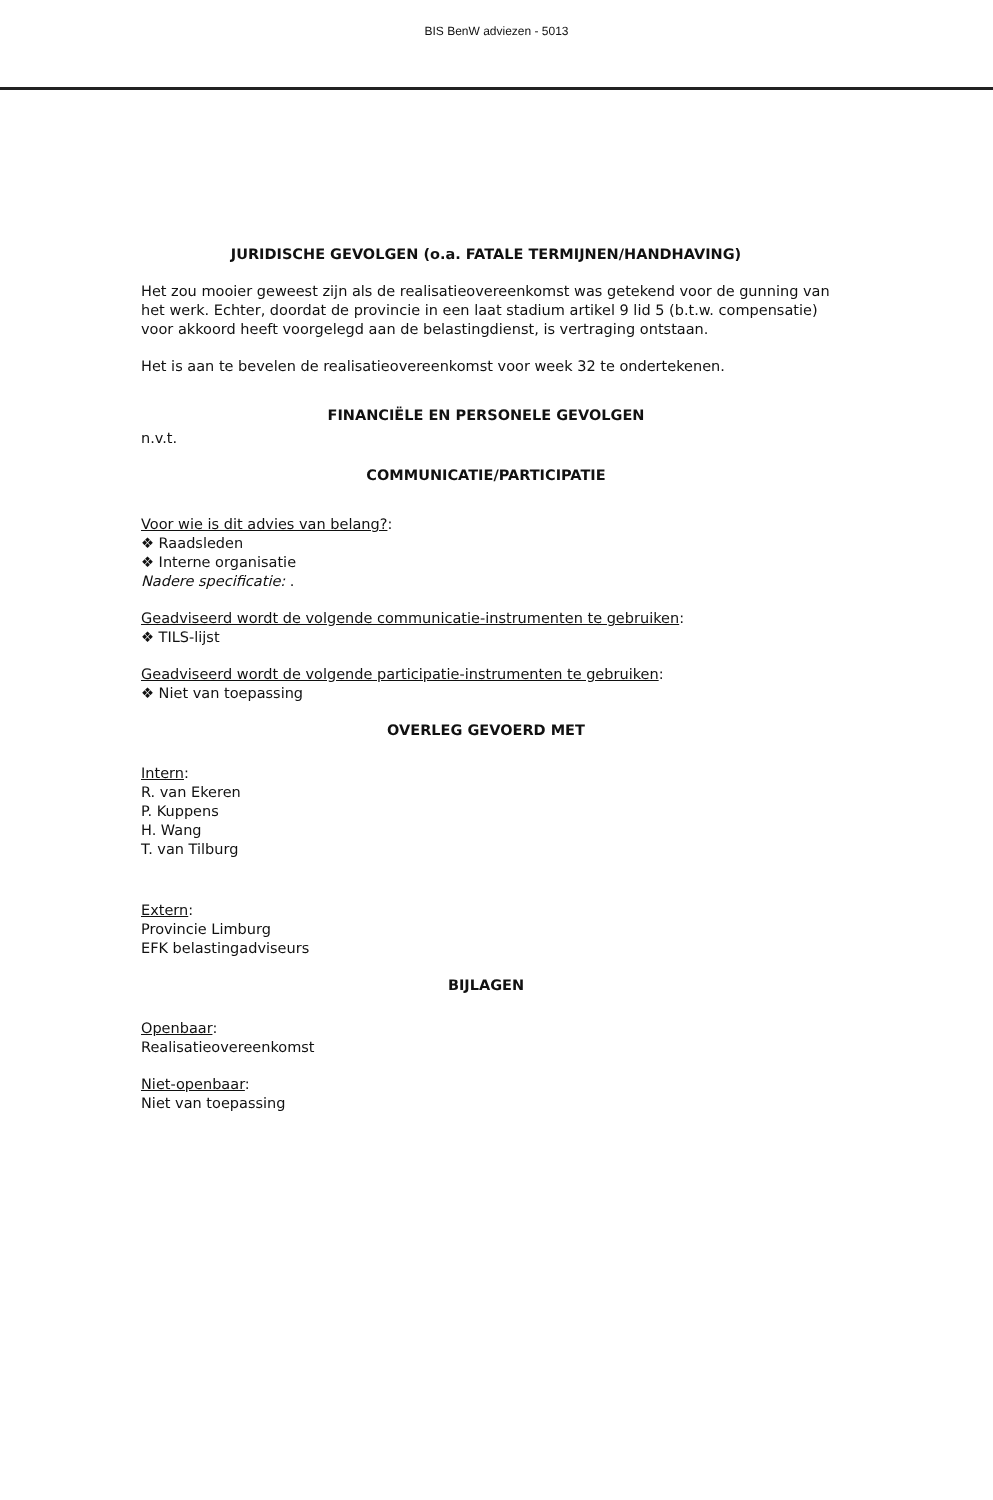BIS BenW adviezen - 5013
JURIDISCHE GEVOLGEN (o.a. FATALE TERMIJNEN/HANDHAVING)
Het zou mooier geweest zijn als de realisatieovereenkomst was getekend voor de gunning van het werk. Echter, doordat de provincie in een laat stadium artikel 9 lid 5 (b.t.w. compensatie) voor akkoord heeft voorgelegd aan de belastingdienst, is vertraging ontstaan.
Het is aan te bevelen de realisatieovereenkomst voor week 32 te ondertekenen.
FINANCIËLE EN PERSONELE GEVOLGEN
n.v.t.
COMMUNICATIE/PARTICIPATIE
Voor wie is dit advies van belang?:
❖ Raadsleden
❖ Interne organisatie
Nadere specificatie: .
Geadviseerd wordt de volgende communicatie-instrumenten te gebruiken:
❖ TILS-lijst
Geadviseerd wordt de volgende participatie-instrumenten te gebruiken:
❖ Niet van toepassing
OVERLEG GEVOERD MET
Intern:
R. van Ekeren
P. Kuppens
H. Wang
T. van Tilburg
Extern:
Provincie Limburg
EFK belastingadviseurs
BIJLAGEN
Openbaar:
Realisatieovereenkomst
Niet-openbaar:
Niet van toepassing